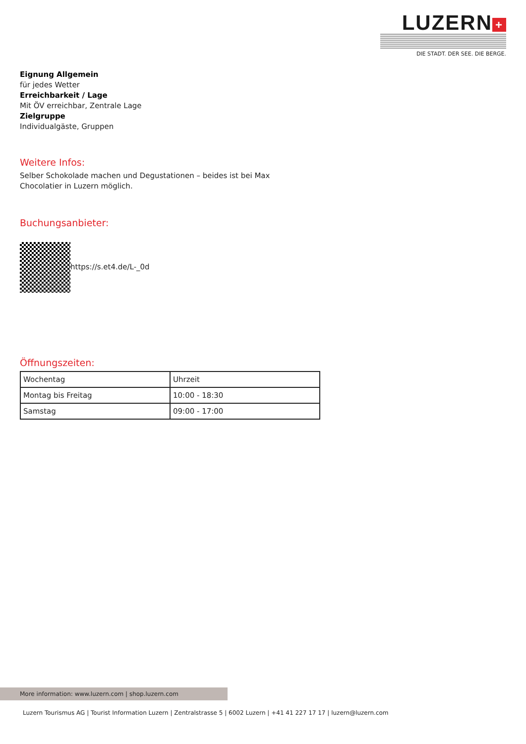LUZERN +
DIE STADT. DER SEE. DIE BERGE.
Eignung Allgemein
für jedes Wetter
Erreichbarkeit / Lage
Mit ÖV erreichbar, Zentrale Lage
Zielgruppe
Individualgäste, Gruppen
Weitere Infos:
Selber Schokolade machen und Degustationen – beides ist bei Max
Chocolatier in Luzern möglich.
Buchungsanbieter:
https://s.et4.de/L-_0d
Öffnungszeiten:
| Wochentag | Uhrzeit |
| Montag bis Freitag | 10:00 - 18:30 |
| Samstag | 09:00 - 17:00 |
More information: www.luzern.com | shop.luzern.com
Luzern Tourismus AG | Tourist Information Luzern | Zentralstrasse 5 | 6002 Luzern | +41 41 227 17 17 | luzern@luzern.com